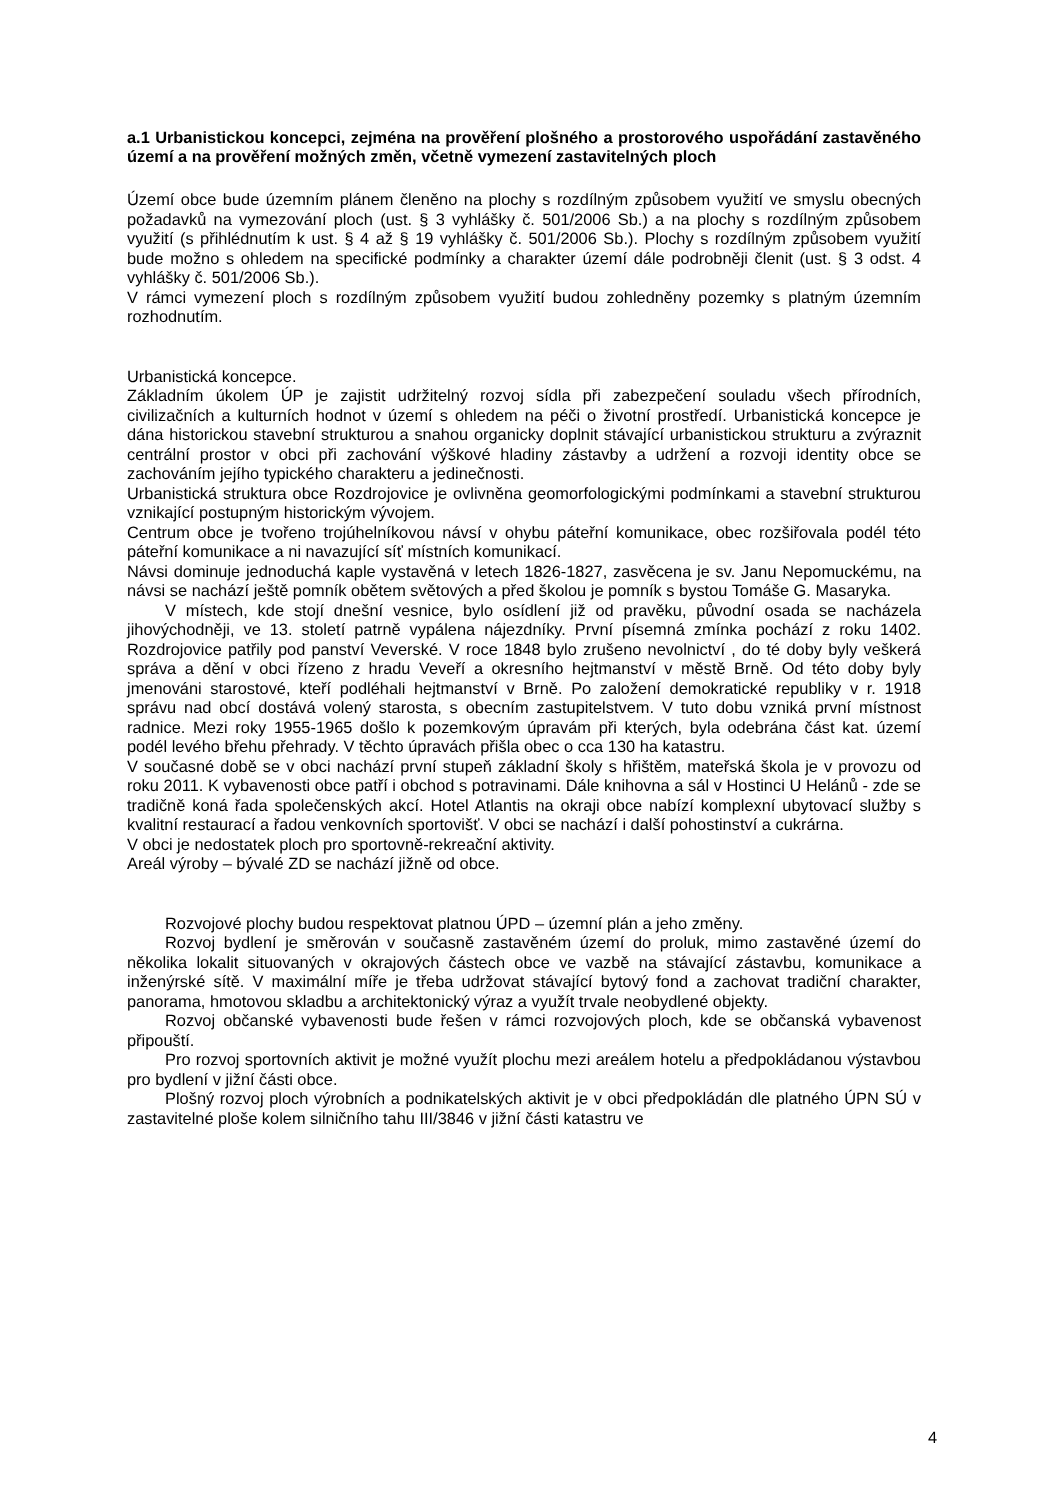a.1 Urbanistickou koncepci, zejména na prověření plošného a prostorového uspořádání zastavěného území a na prověření možných změn, včetně vymezení zastavitelných ploch
Území obce bude územním plánem členěno na plochy s rozdílným způsobem využití ve smyslu obecných požadavků na vymezování ploch (ust. § 3 vyhlášky č. 501/2006 Sb.) a na plochy s rozdílným způsobem využití (s přihlédnutím k ust. § 4 až § 19 vyhlášky č. 501/2006 Sb.). Plochy s rozdílným způsobem využití bude možno s ohledem na specifické podmínky a charakter území dále podrobněji členit (ust. § 3 odst. 4 vyhlášky č. 501/2006 Sb.).
V rámci vymezení ploch s rozdílným způsobem využití budou zohledněny pozemky s platným územním rozhodnutím.
Urbanistická koncepce.
Základním úkolem ÚP je zajistit udržitelný rozvoj sídla při zabezpečení souladu všech přírodních, civilizačních a kulturních hodnot v území s ohledem na péči o životní prostředí. Urbanistická koncepce je dána historickou stavební strukturou a snahou organicky doplnit stávající urbanistickou strukturu a zvýraznit centrální prostor v obci při zachování výškové hladiny zástavby a udržení a rozvoji identity obce se zachováním jejího typického charakteru a jedinečnosti.
Urbanistická struktura obce Rozdrojovice je ovlivněna geomorfologickými podmínkami a stavební strukturou vznikající postupným historickým vývojem.
Centrum obce je tvořeno trojúhelníkovou návsí v ohybu páteřní komunikace, obec rozšiřovala podél této páteřní komunikace a ni navazující síť místních komunikací.
Návsi dominuje jednoduchá kaple vystavěná v letech 1826-1827, zasvěcena je sv. Janu Nepomuckému, na návsi se nachází ještě pomník obětem světových a před školou je pomník s bystou Tomáše G. Masaryka.
V místech, kde stojí dnešní vesnice, bylo osídlení již od pravěku, původní osada se nacházela jihovýchodněji, ve 13. století patrně vypálena nájezdníky. První písemná zmínka pochází z roku 1402. Rozdrojovice patřily pod panství Veverské. V roce 1848 bylo zrušeno nevolnictví , do té doby byly veškerá správa a dění v obci řízeno z hradu Veveří a okresního hejtmanství v městě Brně. Od této doby byly jmenováni starostové, kteří podléhali hejtmanství v Brně. Po založení demokratické republiky v r. 1918 správu nad obcí dostává volený starosta, s obecním zastupitelstvem. V tuto dobu vzniká první místnost radnice. Mezi roky 1955-1965 došlo k pozemkovým úpravám při kterých, byla odebrána část kat. území podél levého břehu přehrady. V těchto úpravách přišla obec o cca 130 ha katastru.
V současné době se v obci nachází první stupeň základní školy s hřištěm, mateřská škola je v provozu od roku 2011. K vybavenosti obce patří i obchod s potravinami. Dále knihovna a sál v Hostinci U Helánů - zde se tradičně koná řada společenských akcí. Hotel Atlantis na okraji obce nabízí komplexní ubytovací služby s kvalitní restaurací a řadou venkovních sportovišť. V obci se nachází i další pohostinství a cukrárna.
V obci je nedostatek ploch pro sportovně-rekreační aktivity.
Areál výroby – bývalé ZD se nachází jižně od obce.
Rozvojové plochy budou respektovat platnou ÚPD – územní plán a jeho změny.
Rozvoj bydlení je směrován v současně zastavěném území do proluk, mimo zastavěné území do několika lokalit situovaných v okrajových částech obce ve vazbě na stávající zástavbu, komunikace a inženýrské sítě. V maximální míře je třeba udržovat stávající bytový fond a zachovat tradiční charakter, panorama, hmotovou skladbu a architektonický výraz a využít trvale neobydlené objekty.
Rozvoj občanské vybavenosti bude řešen v rámci rozvojových ploch, kde se občanská vybavenost připouští.
Pro rozvoj sportovních aktivit je možné využít plochu mezi areálem hotelu a předpokládanou výstavbou pro bydlení v jižní části obce.
Plošný rozvoj ploch výrobních a podnikatelských aktivit je v obci předpokládán dle platného ÚPN SÚ v zastavitelné ploše kolem silničního tahu III/3846 v jižní části katastru ve
4